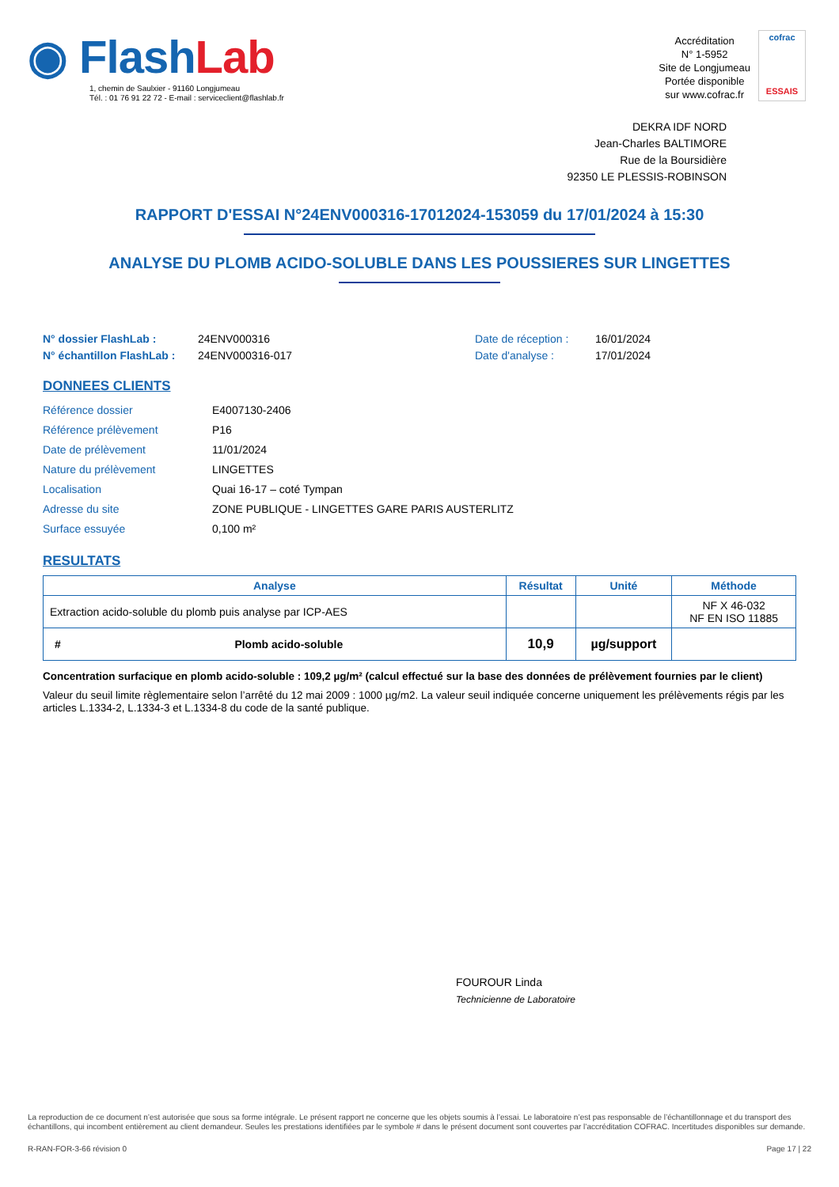◉ Flash Lab
1, chemin de Saulxier - 91160 Longjumeau
Tél. : 01 76 91 22 72 - E-mail : serviceclient@flashlab.fr
Accréditation
N° 1-5952
Site de Longjumeau
Portée disponible
sur www.cofrac.fr
cofrac
ESSAIS
DEKRA IDF NORD
Jean-Charles BALTIMORE
Rue de la Boursidière
92350 LE PLESSIS-ROBINSON
RAPPORT D'ESSAI N°24ENV000316-17012024-153059 du 17/01/2024 à 15:30
ANALYSE DU PLOMB ACIDO-SOLUBLE DANS LES POUSSIERES SUR LINGETTES
N° dossier FlashLab : 24ENV000316 Date de réception : 16/01/2024 N° échantillon FlashLab : 24ENV000316-017 Date d'analyse : 17/01/2024
DONNEES CLIENTS
Référence dossier E4007130-2406 Référence prélèvement P16 Date de prélèvement 11/01/2024 Nature du prélèvement LINGETTES Localisation Quai 16-17 – coté Tympan Adresse du site ZONE PUBLIQUE - LINGETTES GARE PARIS AUSTERLITZ Surface essuyée 0,100 m²
RESULTATS
| Analyse | | Résultat | Unité | Méthode |
| --- | --- | --- | --- | --- |
| Extraction acido-soluble du plomb puis analyse par ICP-AES | | | | NF X 46-032 NF EN ISO 11885 |
| # | Plomb acido-soluble | 10,9 | µg/support | |
Concentration surfacique en plomb acido-soluble : 109,2 µg/m² (calcul effectué sur la base des données de prélèvement fournies par le client)
Valeur du seuil limite règlementaire selon l’arrêté du 12 mai 2009 : 1000 µg/m2. La valeur seuil indiquée concerne uniquement les prélèvements régis par les articles L.1334-2, L.1334-3 et L.1334-8 du code de la santé publique.
FOUROUR Linda
Technicienne de Laboratoire
La reproduction de ce document n’est autorisée que sous sa forme intégrale. Le présent rapport ne concerne que les objets soumis à l’essai. Le laboratoire n’est pas responsable de l’échantillonnage et du transport des échantillons, qui incombent entièrement au client demandeur. Seules les prestations identifiées par le symbole # dans le présent document sont couvertes par l’accréditation COFRAC. Incertitudes disponibles sur demande.
R-RAN-FOR-3-66 révision 0 Page 17 | 22